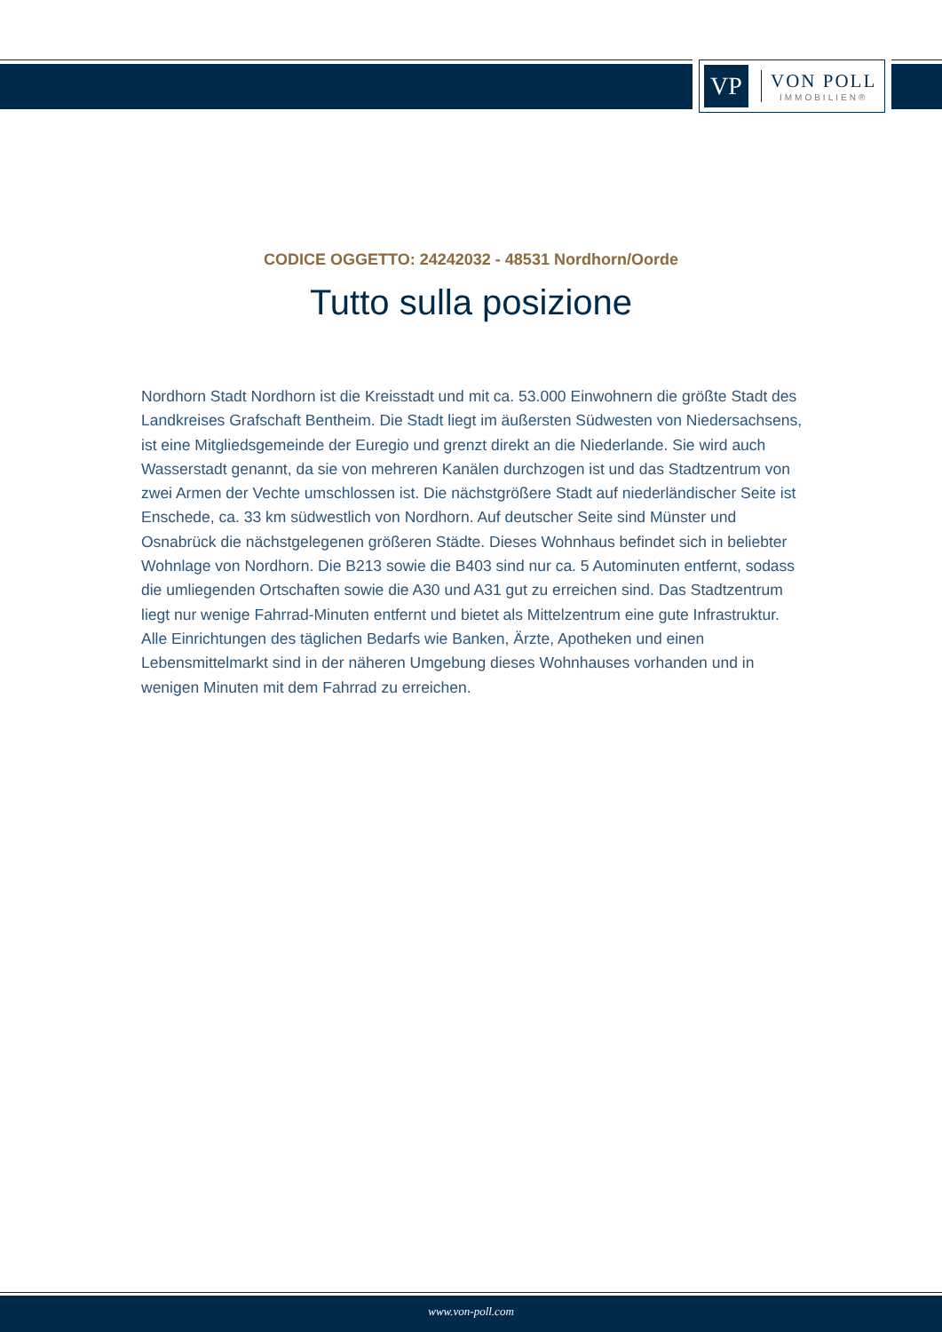VP
VON POLL
IMMOBILIEN®
CODICE OGGETTO: 24242032 - 48531 Nordhorn/Oorde
Tutto sulla posizione
Nordhorn Stadt Nordhorn ist die Kreisstadt und mit ca. 53.000 Einwohnern die größte Stadt des Landkreises Grafschaft Bentheim. Die Stadt liegt im äußersten Südwesten von Niedersachsens, ist eine Mitgliedsgemeinde der Euregio und grenzt direkt an die Niederlande. Sie wird auch Wasserstadt genannt, da sie von mehreren Kanälen durchzogen ist und das Stadtzentrum von zwei Armen der Vechte umschlossen ist. Die nächstgrößere Stadt auf niederländischer Seite ist Enschede, ca. 33 km südwestlich von Nordhorn. Auf deutscher Seite sind Münster und Osnabrück die nächstgelegenen größeren Städte. Dieses Wohnhaus befindet sich in beliebter Wohnlage von Nordhorn. Die B213 sowie die B403 sind nur ca. 5 Autominuten entfernt, sodass die umliegenden Ortschaften sowie die A30 und A31 gut zu erreichen sind. Das Stadtzentrum liegt nur wenige Fahrrad-Minuten entfernt und bietet als Mittelzentrum eine gute Infrastruktur. Alle Einrichtungen des täglichen Bedarfs wie Banken, Ärzte, Apotheken und einen Lebensmittelmarkt sind in der näheren Umgebung dieses Wohnhauses vorhanden und in wenigen Minuten mit dem Fahrrad zu erreichen.
www.von-poll.com